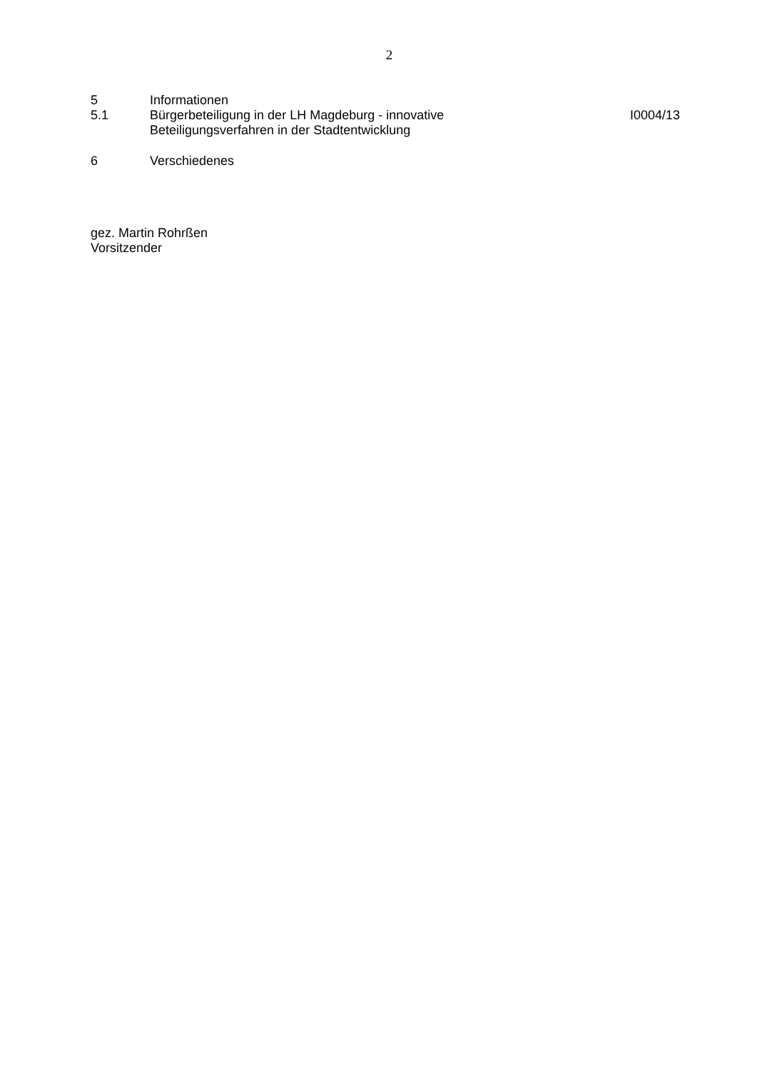2
5 Informationen
5.1 Bürgerbeteiligung in der LH Magdeburg - innovative
Beteiligungsverfahren in der Stadtentwicklung
I0004/13
6 Verschiedenes
gez. Martin Rohrßen
Vorsitzender